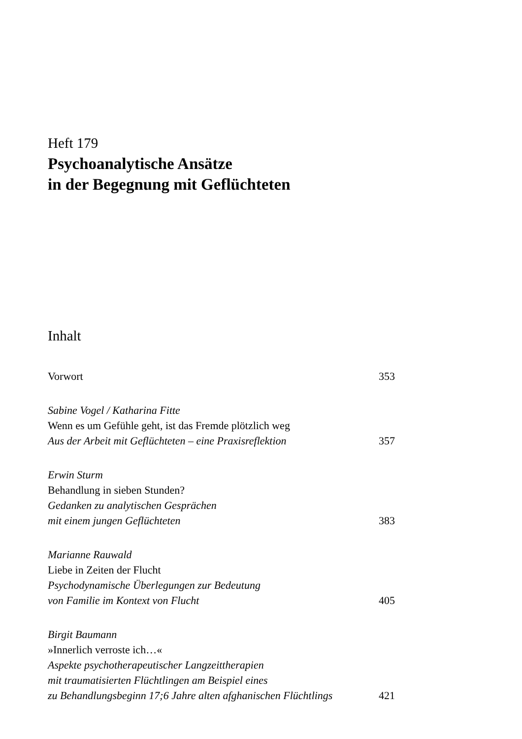Heft 179
Psychoanalytische Ansätze
in der Begegnung mit Geflüchteten
Inhalt
Vorwort 353
Sabine Vogel / Katharina Fitte
Wenn es um Gefühle geht, ist das Fremde plötzlich weg
Aus der Arbeit mit Geflüchteten – eine Praxisreflektion 357
Erwin Sturm
Behandlung in sieben Stunden?
Gedanken zu analytischen Gesprächen
mit einem jungen Geflüchteten 383
Marianne Rauwald
Liebe in Zeiten der Flucht
Psychodynamische Überlegungen zur Bedeutung
von Familie im Kontext von Flucht 405
Birgit Baumann
»Innerlich verroste ich…«
Aspekte psychotherapeutischer Langzeittherapien
mit traumatisierten Flüchtlingen am Beispiel eines
zu Behandlungsbeginn 17;6 Jahre alten afghanischen Flüchtlings 421